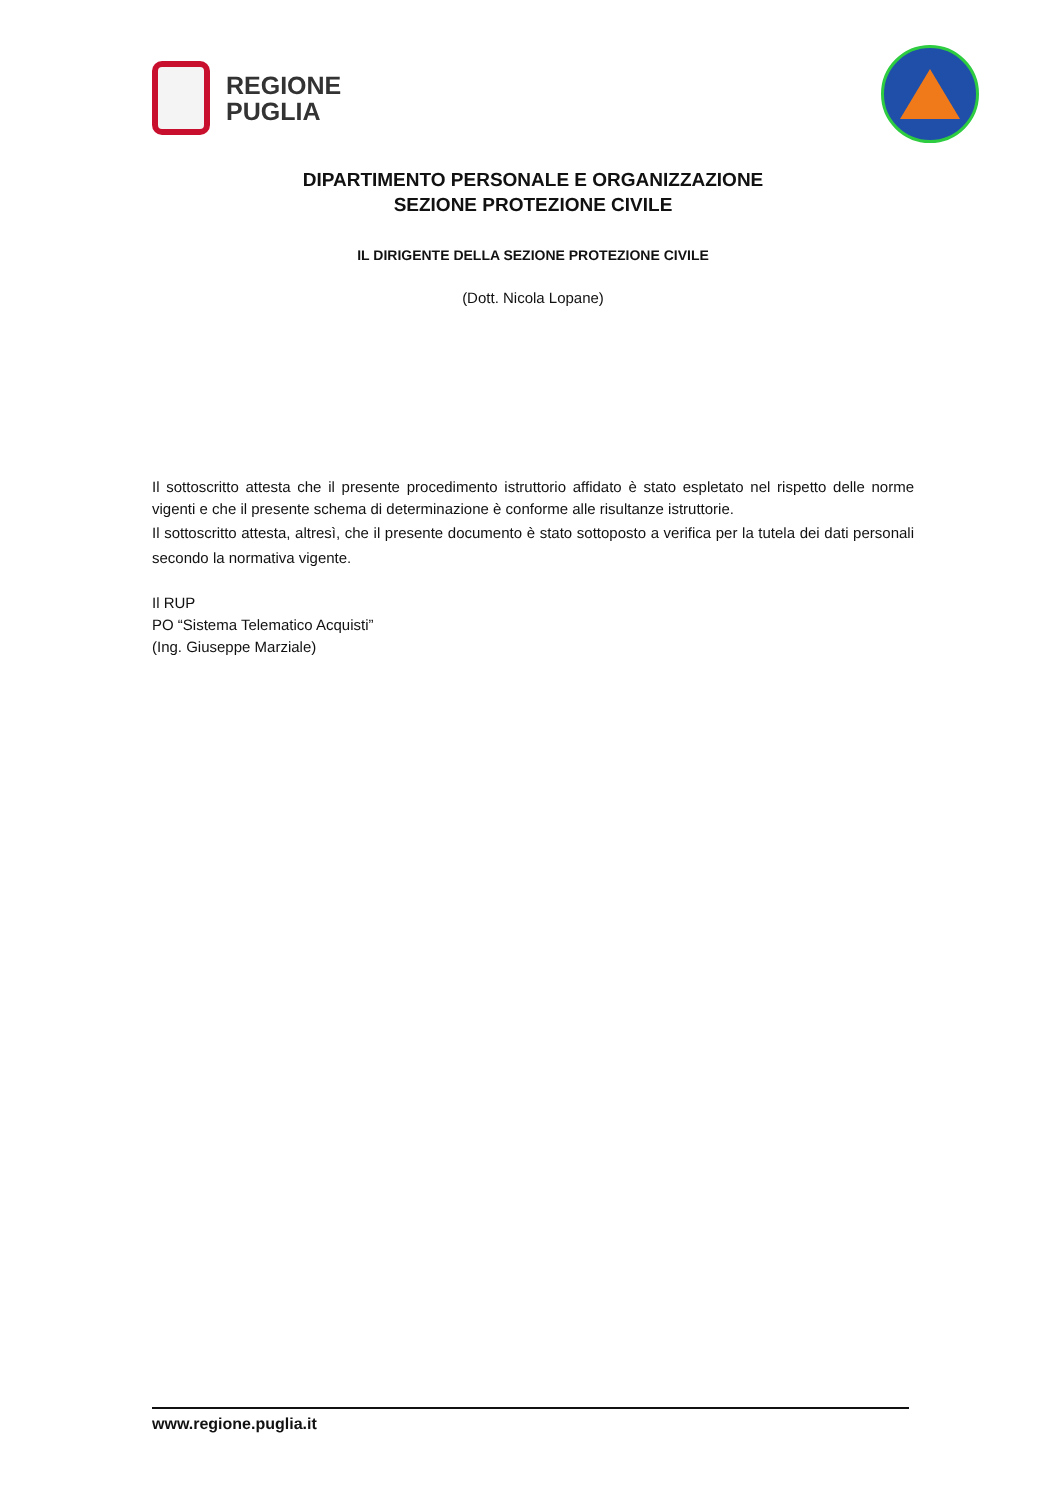REGIONE
PUGLIA
DIPARTIMENTO PERSONALE E ORGANIZZAZIONE
SEZIONE PROTEZIONE CIVILE
IL DIRIGENTE DELLA SEZIONE PROTEZIONE CIVILE
(Dott. Nicola Lopane)
Il sottoscritto attesta che il presente procedimento istruttorio affidato è stato espletato nel rispetto delle norme vigenti e che il presente schema di determinazione è conforme alle risultanze istruttorie.
Il sottoscritto attesta, altresì, che il presente documento è stato sottoposto a verifica per la tutela dei dati personali secondo la normativa vigente.
Il RUP
PO “Sistema Telematico Acquisti”
(Ing. Giuseppe Marziale)
www.regione.puglia.it